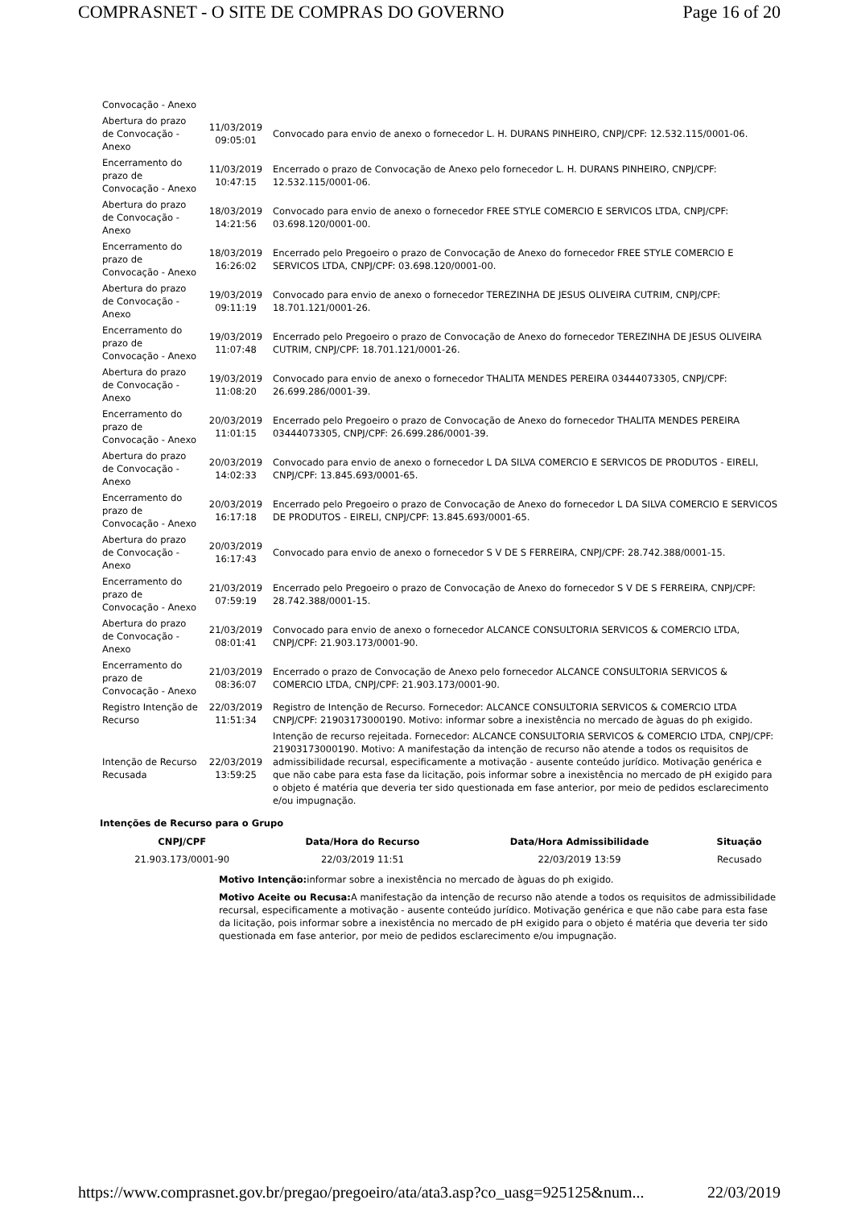COMPRASNET - O SITE DE COMPRAS DO GOVERNO Page 16 of 20
| Convocação - Anexo | | |
| Abertura do prazo de Convocação - Anexo | 11/03/2019 09:05:01 | Convocado para envio de anexo o fornecedor L. H. DURANS PINHEIRO, CNPJ/CPF: 12.532.115/0001-06. |
| Encerramento do prazo de Convocação - Anexo | 11/03/2019 10:47:15 | Encerrado o prazo de Convocação de Anexo pelo fornecedor L. H. DURANS PINHEIRO, CNPJ/CPF: 12.532.115/0001-06. |
| Abertura do prazo de Convocação - Anexo | 18/03/2019 14:21:56 | Convocado para envio de anexo o fornecedor FREE STYLE COMERCIO E SERVICOS LTDA, CNPJ/CPF: 03.698.120/0001-00. |
| Encerramento do prazo de Convocação - Anexo | 18/03/2019 16:26:02 | Encerrado pelo Pregoeiro o prazo de Convocação de Anexo do fornecedor FREE STYLE COMERCIO E SERVICOS LTDA, CNPJ/CPF: 03.698.120/0001-00. |
| Abertura do prazo de Convocação - Anexo | 19/03/2019 09:11:19 | Convocado para envio de anexo o fornecedor TEREZINHA DE JESUS OLIVEIRA CUTRIM, CNPJ/CPF: 18.701.121/0001-26. |
| Encerramento do prazo de Convocação - Anexo | 19/03/2019 11:07:48 | Encerrado pelo Pregoeiro o prazo de Convocação de Anexo do fornecedor TEREZINHA DE JESUS OLIVEIRA CUTRIM, CNPJ/CPF: 18.701.121/0001-26. |
| Abertura do prazo de Convocação - Anexo | 19/03/2019 11:08:20 | Convocado para envio de anexo o fornecedor THALITA MENDES PEREIRA 03444073305, CNPJ/CPF: 26.699.286/0001-39. |
| Encerramento do prazo de Convocação - Anexo | 20/03/2019 11:01:15 | Encerrado pelo Pregoeiro o prazo de Convocação de Anexo do fornecedor THALITA MENDES PEREIRA 03444073305, CNPJ/CPF: 26.699.286/0001-39. |
| Abertura do prazo de Convocação - Anexo | 20/03/2019 14:02:33 | Convocado para envio de anexo o fornecedor L DA SILVA COMERCIO E SERVICOS DE PRODUTOS - EIRELI, CNPJ/CPF: 13.845.693/0001-65. |
| Encerramento do prazo de Convocação - Anexo | 20/03/2019 16:17:18 | Encerrado pelo Pregoeiro o prazo de Convocação de Anexo do fornecedor L DA SILVA COMERCIO E SERVICOS DE PRODUTOS - EIRELI, CNPJ/CPF: 13.845.693/0001-65. |
| Abertura do prazo de Convocação - Anexo | 20/03/2019 16:17:43 | Convocado para envio de anexo o fornecedor S V DE S FERREIRA, CNPJ/CPF: 28.742.388/0001-15. |
| Encerramento do prazo de Convocação - Anexo | 21/03/2019 07:59:19 | Encerrado pelo Pregoeiro o prazo de Convocação de Anexo do fornecedor S V DE S FERREIRA, CNPJ/CPF: 28.742.388/0001-15. |
| Abertura do prazo de Convocação - Anexo | 21/03/2019 08:01:41 | Convocado para envio de anexo o fornecedor ALCANCE CONSULTORIA SERVICOS & COMERCIO LTDA, CNPJ/CPF: 21.903.173/0001-90. |
| Encerramento do prazo de Convocação - Anexo | 21/03/2019 08:36:07 | Encerrado o prazo de Convocação de Anexo pelo fornecedor ALCANCE CONSULTORIA SERVICOS & COMERCIO LTDA, CNPJ/CPF: 21.903.173/0001-90. |
| Registro Intenção de Recurso | 22/03/2019 11:51:34 | Registro de Intenção de Recurso. Fornecedor: ALCANCE CONSULTORIA SERVICOS & COMERCIO LTDA CNPJ/CPF: 21903173000190. Motivo: informar sobre a inexistência no mercado de àguas do ph exigido. |
| Intenção de Recurso Recusada | 22/03/2019 13:59:25 | Intenção de recurso rejeitada. Fornecedor: ALCANCE CONSULTORIA SERVICOS & COMERCIO LTDA, CNPJ/CPF: 21903173000190. Motivo: A manifestação da intenção de recurso não atende a todos os requisitos de admissibilidade recursal, especificamente a motivação - ausente conteúdo jurídico. Motivação genérica e que não cabe para esta fase da licitação, pois informar sobre a inexistência no mercado de pH exigido para o objeto é matéria que deveria ter sido questionada em fase anterior, por meio de pedidos esclarecimento e/ou impugnação. |
Intenções de Recurso para o Grupo
| CNPJ/CPF | Data/Hora do Recurso | Data/Hora Admissibilidade | Situação |
| --- | --- | --- | --- |
| 21.903.173/0001-90 | 22/03/2019 11:51 | 22/03/2019 13:59 | Recusado |
Motivo Intenção: informar sobre a inexistência no mercado de àguas do ph exigido.
Motivo Aceite ou Recusa: A manifestação da intenção de recurso não atende a todos os requisitos de admissibilidade recursal, especificamente a motivação - ausente conteúdo jurídico. Motivação genérica e que não cabe para esta fase da licitação, pois informar sobre a inexistência no mercado de pH exigido para o objeto é matéria que deveria ter sido questionada em fase anterior, por meio de pedidos esclarecimento e/ou impugnação.
https://www.comprasnet.gov.br/pregao/pregoeiro/ata/ata3.asp?co_uasg=925125&num... 22/03/2019